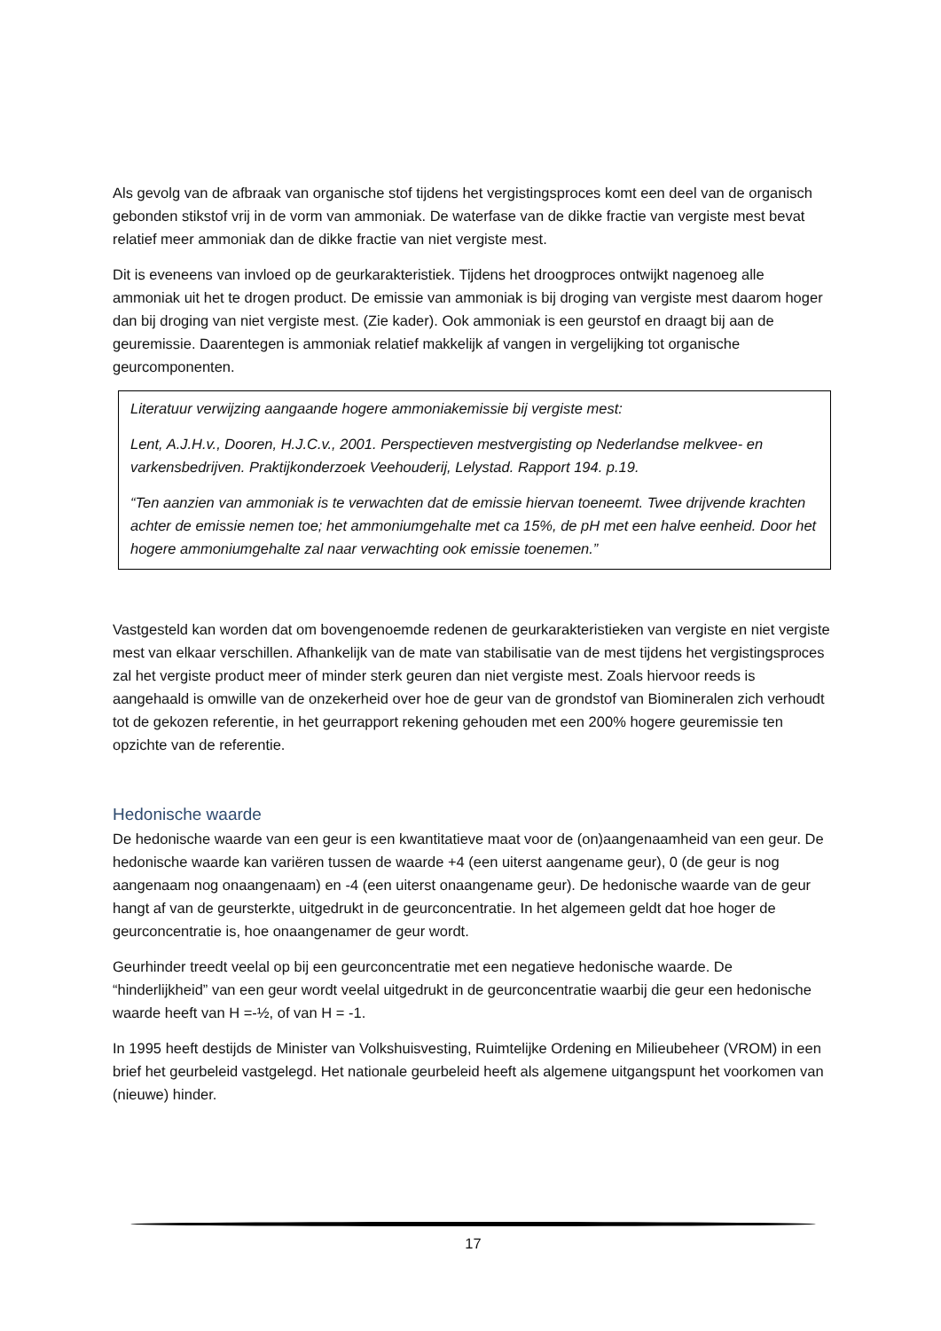Als gevolg van de afbraak van organische stof tijdens het vergistingsproces komt een deel van de organisch gebonden stikstof vrij in de vorm van ammoniak. De waterfase van de dikke fractie van vergiste mest bevat relatief meer ammoniak dan de dikke fractie van niet vergiste mest.
Dit is eveneens van invloed op de geurkarakteristiek. Tijdens het droogproces ontwijkt nagenoeg alle ammoniak uit het te drogen product. De emissie van ammoniak is bij droging van vergiste mest daarom hoger dan bij droging van niet vergiste mest. (Zie kader). Ook ammoniak is een geurstof en draagt bij aan de geuremissie. Daarentegen is ammoniak relatief makkelijk af vangen in vergelijking tot organische geurcomponenten.
Literatuur verwijzing aangaande hogere ammoniakemissie bij vergiste mest:
Lent, A.J.H.v., Dooren, H.J.C.v., 2001. Perspectieven mestvergisting op Nederlandse melkvee- en varkensbedrijven. Praktijkonderzoek Veehouderij, Lelystad. Rapport 194. p.19.
“Ten aanzien van ammoniak is te verwachten dat de emissie hiervan toeneemt. Twee drijvende krachten achter de emissie nemen toe; het ammoniumgehalte met ca 15%, de pH met een halve eenheid. Door het hogere ammoniumgehalte zal naar verwachting ook emissie toenemen.”
Vastgesteld kan worden dat om bovengenoemde redenen de geurkarakteristieken van vergiste en niet vergiste mest van elkaar verschillen. Afhankelijk van de mate van stabilisatie van de mest tijdens het vergistingsproces zal het vergiste product meer of minder sterk geuren dan niet vergiste mest. Zoals hiervoor reeds is aangehaald is omwille van de onzekerheid over hoe de geur van de grondstof van Biomineralen zich verhoudt tot de gekozen referentie, in het geurrapport rekening gehouden met een 200% hogere geuremissie ten opzichte van de referentie.
Hedonische waarde
De hedonische waarde van een geur is een kwantitatieve maat voor de (on)aangenaamheid van een geur. De hedonische waarde kan variëren tussen de waarde +4 (een uiterst aangename geur), 0 (de geur is nog aangenaam nog onaangenaam) en -4 (een uiterst onaangename geur). De hedonische waarde van de geur hangt af van de geursterkte, uitgedrukt in de geurconcentratie. In het algemeen geldt dat hoe hoger de geurconcentratie is, hoe onaangenamer de geur wordt.
Geurhinder treedt veelal op bij een geurconcentratie met een negatieve hedonische waarde. De “hinderlijkheid” van een geur wordt veelal uitgedrukt in de geurconcentratie waarbij die geur een hedonische waarde heeft van H =-½, of van H = -1.
In 1995 heeft destijds de Minister van Volkshuisvesting, Ruimtelijke Ordening en Milieubeheer (VROM) in een brief het geurbeleid vastgelegd. Het nationale geurbeleid heeft als algemene uitgangspunt het voorkomen van (nieuwe) hinder.
17